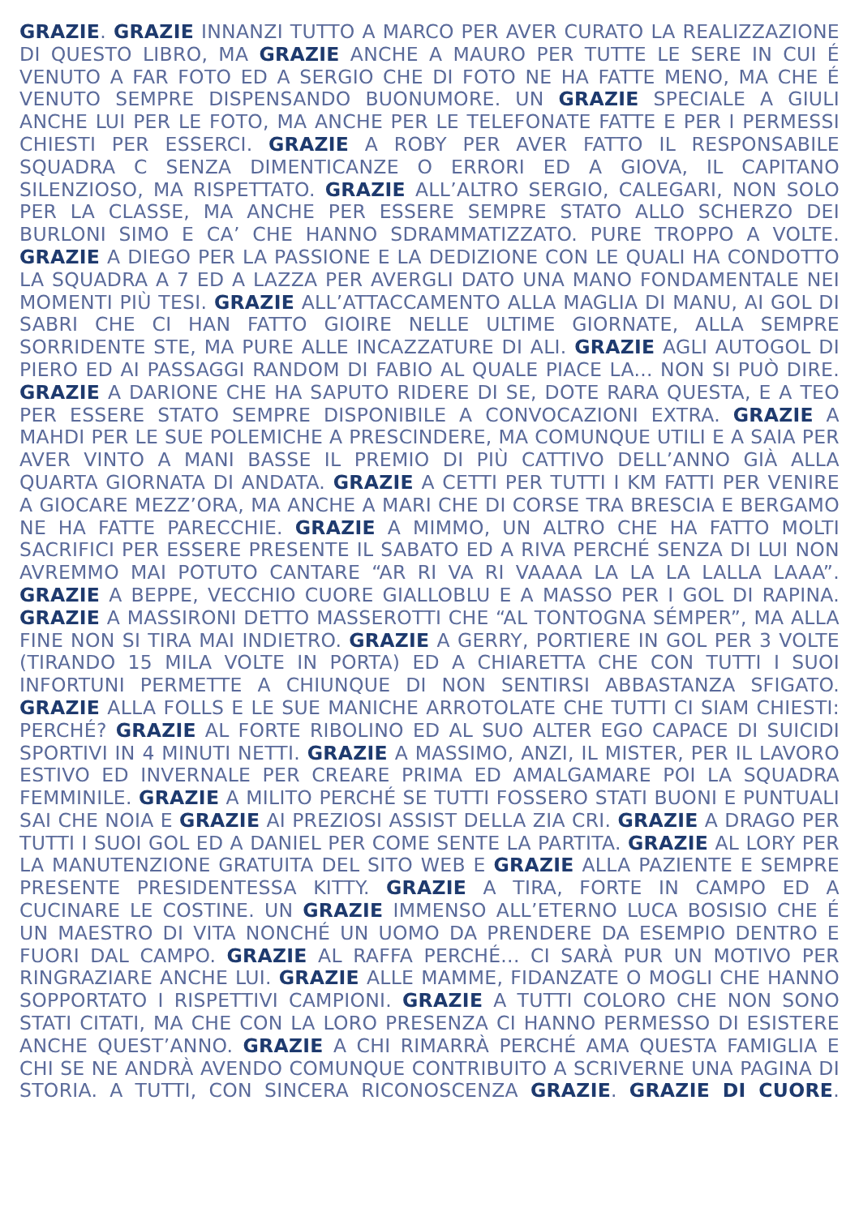GRAZIE. GRAZIE INNANZI TUTTO A MARCO PER AVER CURATO LA REALIZZAZIONE DI QUESTO LIBRO, MA GRAZIE ANCHE A MAURO PER TUTTE LE SERE IN CUI É VENUTO A FAR FOTO ED A SERGIO CHE DI FOTO NE HA FATTE MENO, MA CHE É VENUTO SEMPRE DISPENSANDO BUONUMORE. UN GRAZIE SPECIALE A GIULI ANCHE LUI PER LE FOTO, MA ANCHE PER LE TELEFONATE FATTE E PER I PERMESSI CHIESTI PER ESSERCI. GRAZIE A ROBY PER AVER FATTO IL RESPONSABILE SQUADRA C SENZA DIMENTICANZE O ERRORI ED A GIOVA, IL CAPITANO SILENZIOSO, MA RISPETTATO. GRAZIE ALL’ALTRO SERGIO, CALEGARI, NON SOLO PER LA CLASSE, MA ANCHE PER ESSERE SEMPRE STATO ALLO SCHERZO DEI BURLONI SIMO E CA’ CHE HANNO SDRAMMATIZZATO. PURE TROPPO A VOLTE. GRAZIE A DIEGO PER LA PASSIONE E LA DEDIZIONE CON LE QUALI HA CONDOTTO LA SQUADRA A 7 ED A LAZZA PER AVERGLI DATO UNA MANO FONDAMENTALE NEI MOMENTI PIÙ TESI. GRAZIE ALL’ATTACCAMENTO ALLA MAGLIA DI MANU, AI GOL DI SABRI CHE CI HAN FATTO GIOIRE NELLE ULTIME GIORNATE, ALLA SEMPRE SORRIDENTE STE, MA PURE ALLE INCAZZATURE DI ALI. GRAZIE AGLI AUTOGOL DI PIERO ED AI PASSAGGI RANDOM DI FABIO AL QUALE PIACE LA... NON SI PUÒ DIRE. GRAZIE A DARIONE CHE HA SAPUTO RIDERE DI SE, DOTE RARA QUESTA, E A TEO PER ESSERE STATO SEMPRE DISPONIBILE A CONVOCAZIONI EXTRA. GRAZIE A MAHDI PER LE SUE POLEMICHE A PRESCINDERE, MA COMUNQUE UTILI E A SAIA PER AVER VINTO A MANI BASSE IL PREMIO DI PIÙ CATTIVO DELL’ANNO GIÀ ALLA QUARTA GIORNATA DI ANDATA. GRAZIE A CETTI PER TUTTI I KM FATTI PER VENIRE A GIOCARE MEZZ’ORA, MA ANCHE A MARI CHE DI CORSE TRA BRESCIA E BERGAMO NE HA FATTE PARECCHIE. GRAZIE A MIMMO, UN ALTRO CHE HA FATTO MOLTI SACRIFICI PER ESSERE PRESENTE IL SABATO ED A RIVA PERCHÉ SENZA DI LUI NON AVREMMO MAI POTUTO CANTARE “AR RI VA RI VAAAA LA LA LA LALLA LAAA”. GRAZIE A BEPPE, VECCHIO CUORE GIALLOBLU E A MASSO PER I GOL DI RAPINA. GRAZIE A MASSIRONI DETTO MASSEROTTI CHE “AL TONTOGNA SÉMPER”, MA ALLA FINE NON SI TIRA MAI INDIETRO. GRAZIE A GERRY, PORTIERE IN GOL PER 3 VOLTE (TIRANDO 15 MILA VOLTE IN PORTA) ED A CHIARETTA CHE CON TUTTI I SUOI INFORTUNI PERMETTE A CHIUNQUE DI NON SENTIRSI ABBASTANZA SFIGATO. GRAZIE ALLA FOLLS E LE SUE MANICHE ARROTOLATE CHE TUTTI CI SIAM CHIESTI: PERCHÉ? GRAZIE AL FORTE RIBOLINO ED AL SUO ALTER EGO CAPACE DI SUICIDI SPORTIVI IN 4 MINUTI NETTI. GRAZIE A MASSIMO, ANZI, IL MISTER, PER IL LAVORO ESTIVO ED INVERNALE PER CREARE PRIMA ED AMALGAMARE POI LA SQUADRA FEMMINILE. GRAZIE A MILITO PERCHÉ SE TUTTI FOSSERO STATI BUONI E PUNTUALI SAI CHE NOIA E GRAZIE AI PREZIOSI ASSIST DELLA ZIA CRI. GRAZIE A DRAGO PER TUTTI I SUOI GOL ED A DANIEL PER COME SENTE LA PARTITA. GRAZIE AL LORY PER LA MANUTENZIONE GRATUITA DEL SITO WEB E GRAZIE ALLA PAZIENTE E SEMPRE PRESENTE PRESIDENTESSA KITTY. GRAZIE A TIRA, FORTE IN CAMPO ED A CUCINARE LE COSTINE. UN GRAZIE IMMENSO ALL’ETERNO LUCA BOSISIO CHE É UN MAESTRO DI VITA NONCHÉ UN UOMO DA PRENDERE DA ESEMPIO DENTRO E FUORI DAL CAMPO. GRAZIE AL RAFFA PERCHÉ... CI SARÀ PUR UN MOTIVO PER RINGRAZIARE ANCHE LUI. GRAZIE ALLE MAMME, FIDANZATE O MOGLI CHE HANNO SOPPORTATO I RISPETTIVI CAMPIONI. GRAZIE A TUTTI COLORO CHE NON SONO STATI CITATI, MA CHE CON LA LORO PRESENZA CI HANNO PERMESSO DI ESISTERE ANCHE QUEST’ANNO. GRAZIE A CHI RIMARRÀ PERCHÉ AMA QUESTA FAMIGLIA E CHI SE NE ANDRÀ AVENDO COMUNQUE CONTRIBUITO A SCRIVERNE UNA PAGINA DI STORIA. A TUTTI, CON SINCERA RICONOSCENZA GRAZIE. GRAZIE DI CUORE.